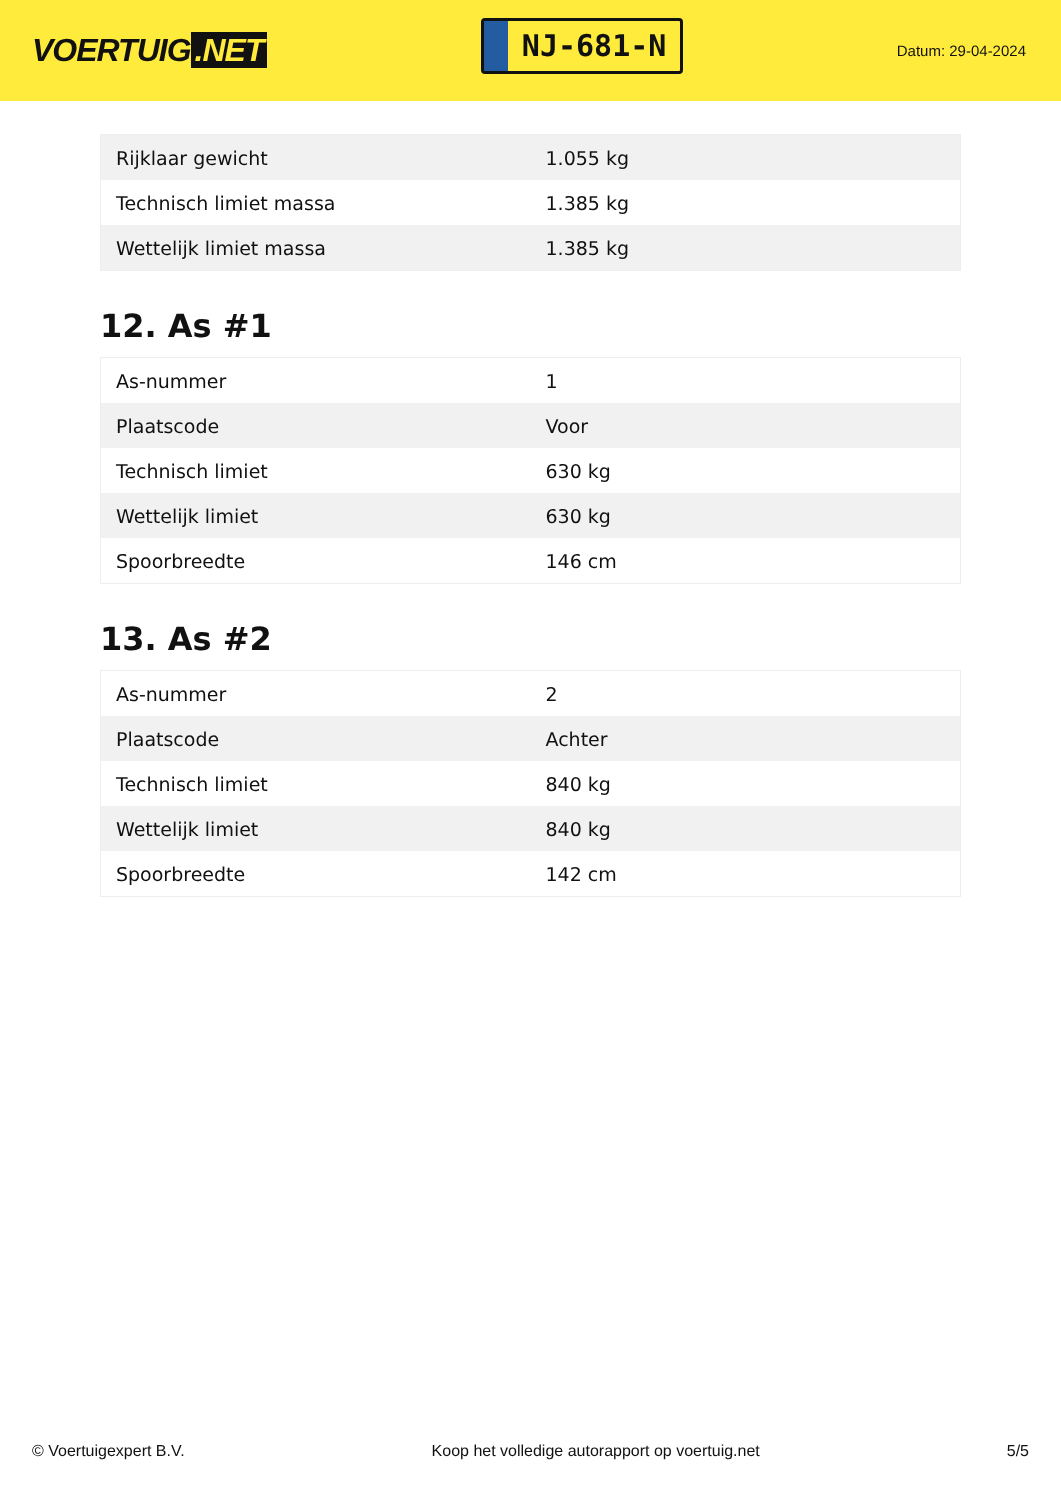VOERTUIG.NET
NJ-681-N
Datum: 29-04-2024
| Rijklaar gewicht | 1.055 kg |
| Technisch limiet massa | 1.385 kg |
| Wettelijk limiet massa | 1.385 kg |
12. As #1
| As-nummer | 1 |
| Plaatscode | Voor |
| Technisch limiet | 630 kg |
| Wettelijk limiet | 630 kg |
| Spoorbreedte | 146 cm |
13. As #2
| As-nummer | 2 |
| Plaatscode | Achter |
| Technisch limiet | 840 kg |
| Wettelijk limiet | 840 kg |
| Spoorbreedte | 142 cm |
© Voertuigexpert B.V. Koop het volledige autorapport op voertuig.net 5/5